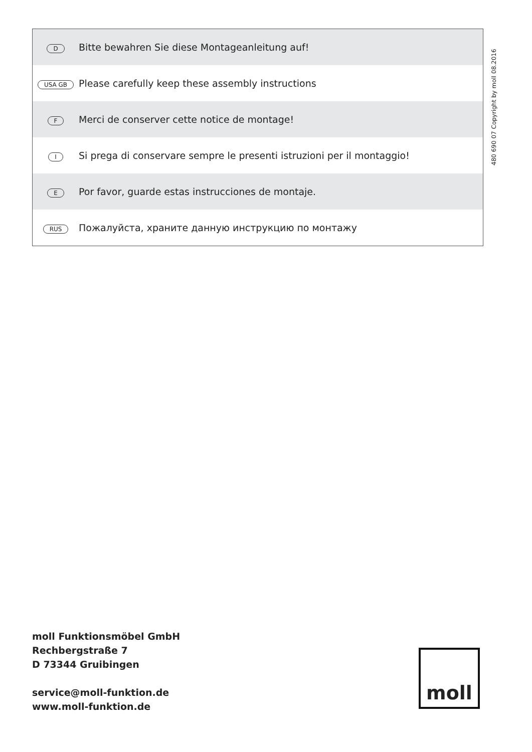| D | Bitte bewahren Sie diese Montageanleitung auf! |
| USA GB | Please carefully keep these assembly instructions |
| F | Merci de conserver cette notice de montage! |
| I | Si prega di conservare sempre le presenti istruzioni per il montaggio! |
| E | Por favor, guarde estas instrucciones de montaje. |
| RUS | Пожалуйста, храните данную инструкцию по монтажу |
480 690 07 Copyright by moll 08.2016
moll Funktionsmöbel GmbH
Rechbergstraße 7
D 73344 Gruibingen
service@moll-funktion.de
www.moll-funktion.de
moll